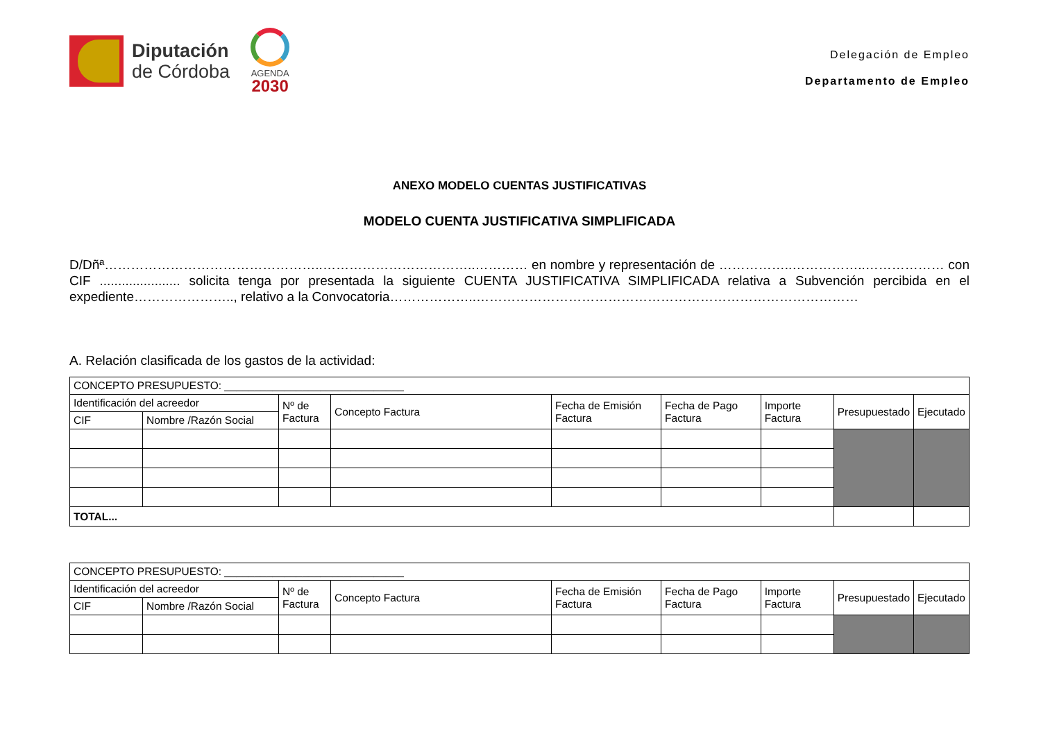Diputación
de Córdoba
AGENDA
2030
Delegación de Empleo
Departamento de Empleo
ANEXO MODELO CUENTAS JUSTIFICATIVAS
MODELO CUENTA JUSTIFICATIVA SIMPLIFICADA
D/Dñª…………………………………………..……………………………..………… en nombre y representación de ……………..……………..……………… con CIF ...................... solicita tenga por presentada la siguiente CUENTA JUSTIFICATIVA SIMPLIFICADA relativa a Subvención percibida en el expediente………………….., relativo a la Convocatoria………………..……………………………………………………………………………
A. Relación clasificada de los gastos de la actividad:
| CONCEPTO PRESUPUESTO: ______________________________ | | | | | | | | |
| Identificación del acreedor | | Nº de Factura | Concepto Factura | Fecha de Emisión Factura | Fecha de Pago Factura | Importe Factura | Presupuestado | Ejecutado |
| CIF | Nombre /Razón Social | | | | | | | |
| TOTAL... | | | | | | | | |
| CONCEPTO PRESUPUESTO: ______________________________ | | | | | | | | |
| Identificación del acreedor | | Nº de Factura | Concepto Factura | Fecha de Emisión Factura | Fecha de Pago Factura | Importe Factura | Presupuestado | Ejecutado |
| CIF | Nombre /Razón Social | | | | | | | |